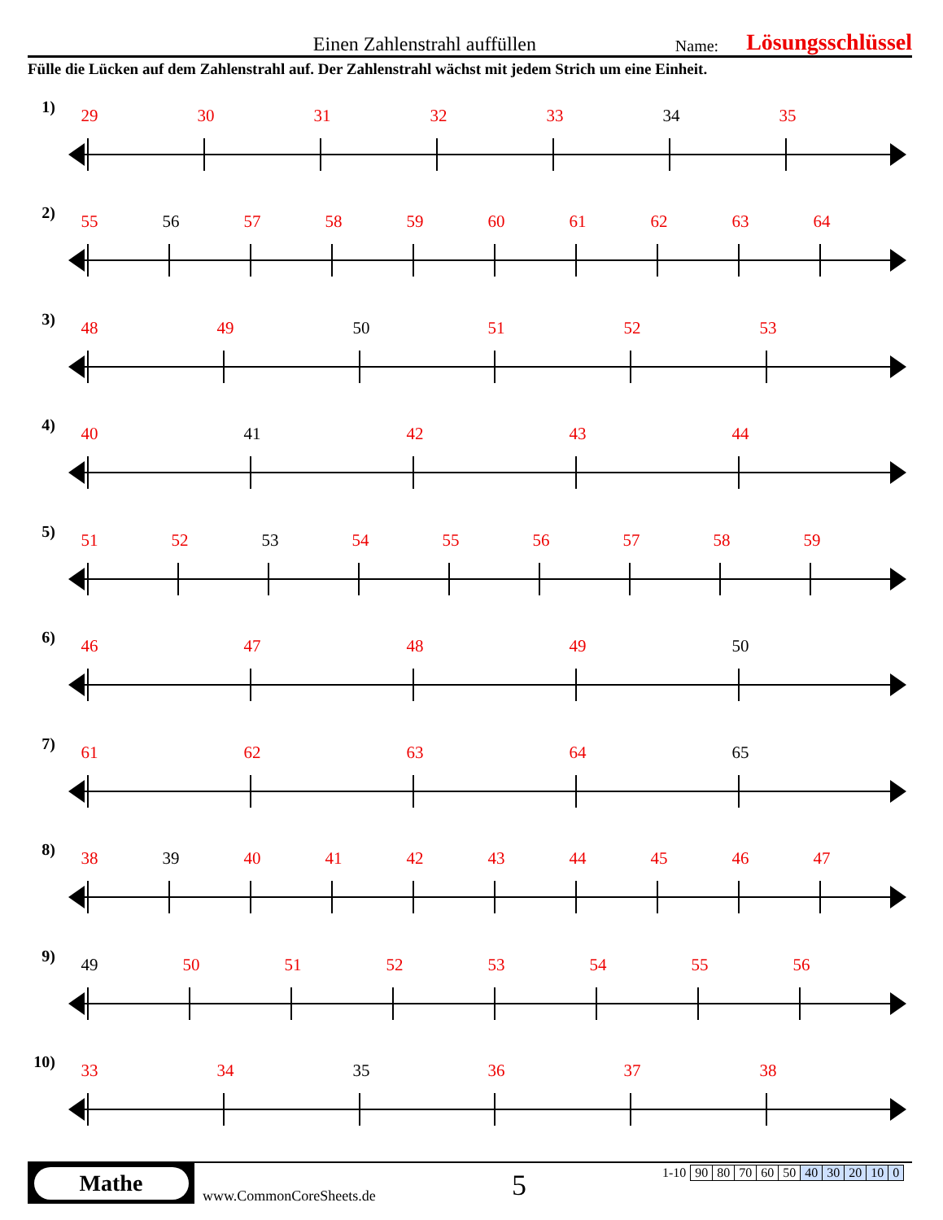Einen Zahlenstrahl auffüllen Name: Lösungsschlüssel
Fülle die Lücken auf dem Zahlenstrahl auf. Der Zahlenstrahl wächst mit jedem Strich um eine Einheit.
1) 29 30 31 32 33 34 35
2) 55 56 57 58 59 60 61 62 63 64
3) 48 49 50 51 52 53
4) 40 41 42 43 44
5) 51 52 53 54 55 56 57 58 59
6) 46 47 48 49 50
7) 61 62 63 64 65
8) 38 39 40 41 42 43 44 45 46 47
9) 49 50 51 52 53 54 55 56
10)
33 34 35 36 37 38
Mathe
www.CommonCoreSheets.de
5
| 1-10 | 90 | 80 | 70 | 60 | 50 | 40 | 30 | 20 | 10 | 0 |